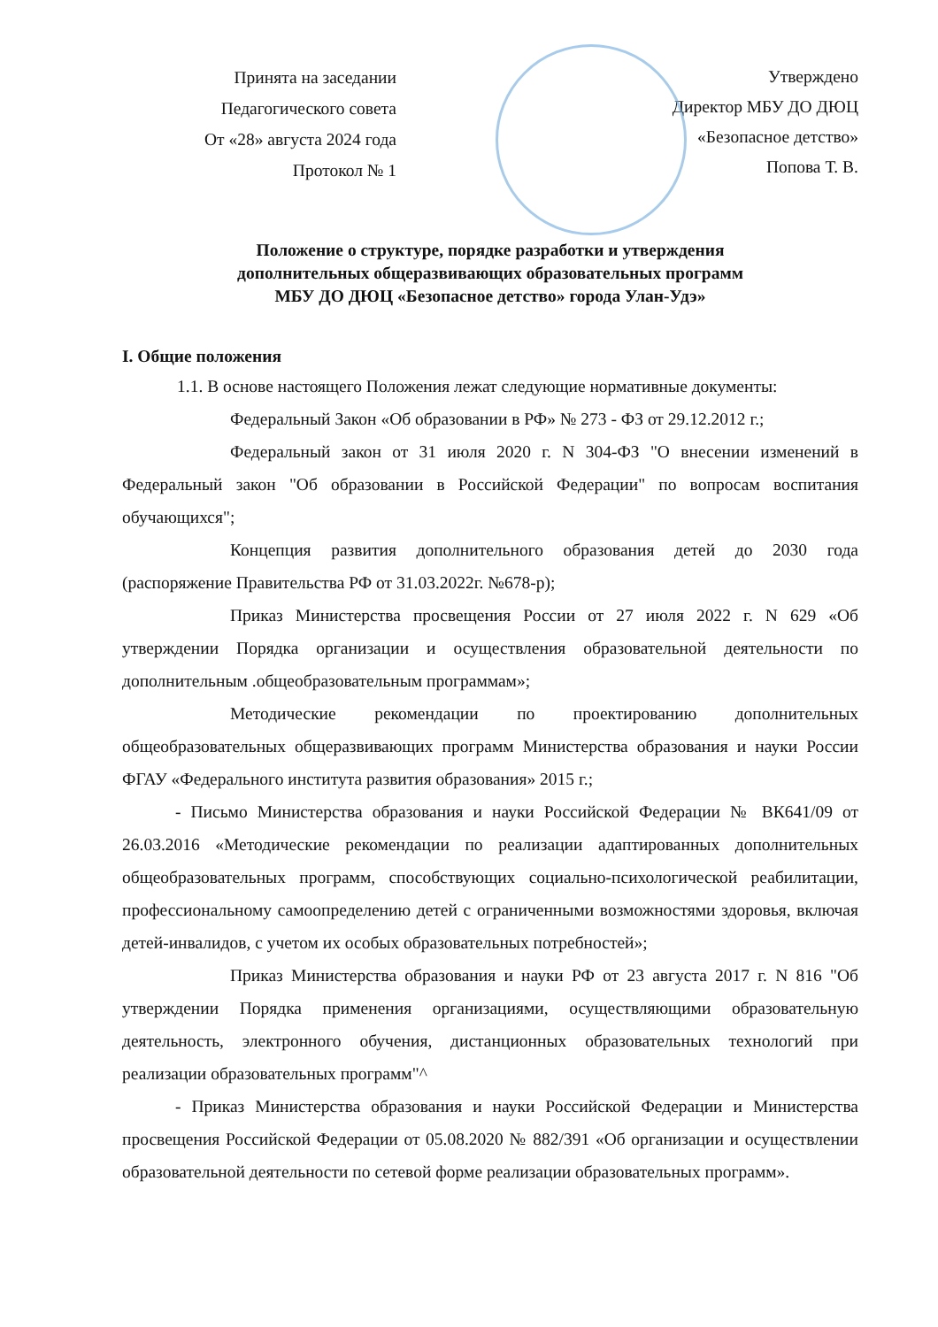Принята на заседании
Педагогического совета
От «28» августа 2024 года
Протокол № 1
Утверждено
Директор МБУ ДО ДЮЦ
«Безопасное детство»
Попова Т. В.
Положение о структуре, порядке разработки и утверждения
дополнительных общеразвивающих образовательных программ
МБУ ДО ДЮЦ «Безопасное детство» города Улан-Удэ»
I. Общие положения
1.1. В основе настоящего Положения лежат следующие нормативные документы:
Федеральный Закон «Об образовании в РФ» № 273 - ФЗ от 29.12.2012 г.;
Федеральный закон от 31 июля 2020 г. N 304-ФЗ "О внесении изменений в Федеральный закон "Об образовании в Российской Федерации" по вопросам воспитания обучающихся";
Концепция развития дополнительного образования детей до 2030 года (распоряжение Правительства РФ от 31.03.2022г. №678-р);
Приказ Министерства просвещения России от 27 июля 2022 г. N 629 «Об утверждении Порядка организации и осуществления образовательной деятельности по дополнительным .общеобразовательным программам»;
Методические рекомендации по проектированию дополнительных общеобразовательных общеразвивающих программ Министерства образования и науки России ФГАУ «Федерального института развития образования» 2015 г.;
- Письмо Министерства образования и науки Российской Федерации № ВК641/09 от 26.03.2016 «Методические рекомендации по реализации адаптированных дополнительных общеобразовательных программ, способствующих социально-психологической реабилитации, профессиональному самоопределению детей с ограниченными возможностями здоровья, включая детей-инвалидов, с учетом их особых образовательных потребностей»;
Приказ Министерства образования и науки РФ от 23 августа 2017 г. N 816 "Об утверждении Порядка применения организациями, осуществляющими образовательную деятельность, электронного обучения, дистанционных образовательных технологий при реализации образовательных программ"^
- Приказ Министерства образования и науки Российской Федерации и Министерства просвещения Российской Федерации от 05.08.2020 № 882/391 «Об организации и осуществлении образовательной деятельности по сетевой форме реализации образовательных программ».